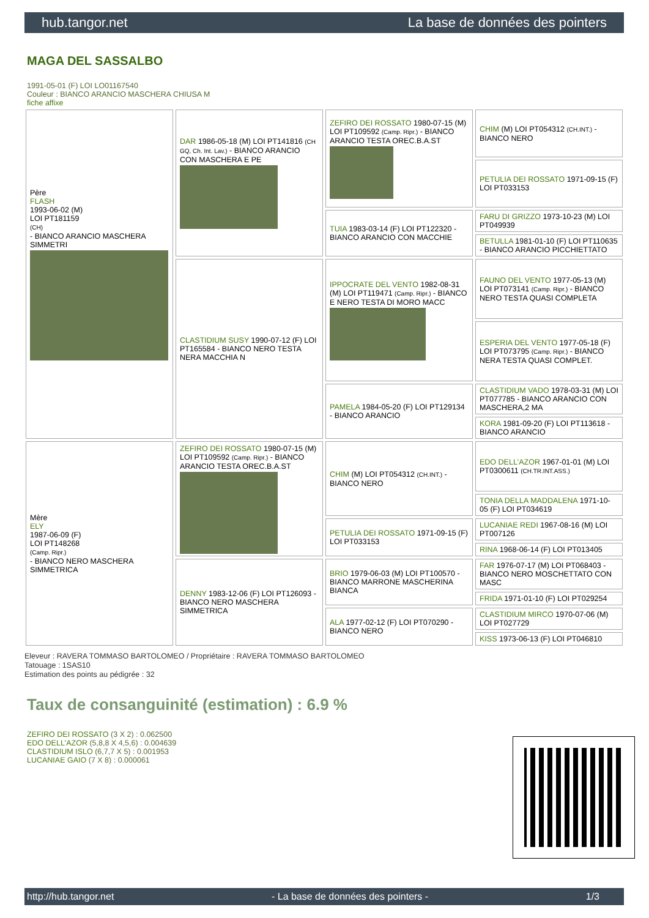hub.tangor.net La base de données des pointers
MAGA DEL SASSALBO
1991-05-01 (F) LOI LO01167540
Couleur : BIANCO ARANCIO MASCHERA CHIUSA M
fiche affixe
| Père FLASH 1993-06-02 (M) LOI PT181159 (CH) - BIANCO ARANCIO MASCHERA SIMMETRI | DAR 1986-05-18 (M) LOI PT141816 (CH GQ, Ch. Int. Lav.) - BIANCO ARANCIO CON MASCHERA E PE | ZEFIRO DEI ROSSATO 1980-07-15 (M) LOI PT109592 (Camp. Ripr.) - BIANCO ARANCIO TESTA OREC.B.A.ST | CHIM (M) LOI PT054312 (CH.INT.) - BIANCO NERO |
| | | | PETULIA DEI ROSSATO 1971-09-15 (F) LOI PT033153 |
| | | TUIA 1983-03-14 (F) LOI PT122320 - BIANCO ARANCIO CON MACCHIE | FARU DI GRIZZO 1973-10-23 (M) LOI PT049939 |
| | | | BETULLA 1981-01-10 (F) LOI PT110635 - BIANCO ARANCIO PICCHIETTATO |
| | CLASTIDIUM SUSY 1990-07-12 (F) LOI PT165584 - BIANCO NERO TESTA NERA MACCHIA N | IPPOCRATE DEL VENTO 1982-08-31 (M) LOI PT119471 (Camp. Ripr.) - BIANCO E NERO TESTA DI MORO MACC | FAUNO DEL VENTO 1977-05-13 (M) LOI PT073141 (Camp. Ripr.) - BIANCO NERO TESTA QUASI COMPLETA |
| | | | ESPERIA DEL VENTO 1977-05-18 (F) LOI PT073795 (Camp. Ripr.) - BIANCO NERA TESTA QUASI COMPLET. |
| | | PAMELA 1984-05-20 (F) LOI PT129134 - BIANCO ARANCIO | CLASTIDIUM VADO 1978-03-31 (M) LOI PT077785 - BIANCO ARANCIO CON MASCHERA,2 MA |
| | | | KORA 1981-09-20 (F) LOI PT113618 - BIANCO ARANCIO |
| Mère ELY 1987-06-09 (F) LOI PT148268 (Camp. Ripr.) - BIANCO NERO MASCHERA SIMMETRICA | ZEFIRO DEI ROSSATO 1980-07-15 (M) LOI PT109592 (Camp. Ripr.) - BIANCO ARANCIO TESTA OREC.B.A.ST | CHIM (M) LOI PT054312 (CH.INT.) - BIANCO NERO | EDO DELL'AZOR 1967-01-01 (M) LOI PT0300611 (CH.TR.INT.ASS.) |
| | | | TONIA DELLA MADDALENA 1971-10-05 (F) LOI PT034619 |
| | | PETULIA DEI ROSSATO 1971-09-15 (F) LOI PT033153 | LUCANIAE REDI 1967-08-16 (M) LOI PT007126 |
| | | | RINA 1968-06-14 (F) LOI PT013405 |
| | DENNY 1983-12-06 (F) LOI PT126093 - BIANCO NERO MASCHERA SIMMETRICA | BRIO 1979-06-03 (M) LOI PT100570 - BIANCO MARRONE MASCHERINA BIANCA | FAR 1976-07-17 (M) LOI PT068403 - BIANCO NERO MOSCHETTATO CON MASC |
| | | | FRIDA 1971-01-10 (F) LOI PT029254 |
| | | ALA 1977-02-12 (F) LOI PT070290 - BIANCO NERO | CLASTIDIUM MIRCO 1970-07-06 (M) LOI PT027729 |
| | | | KISS 1973-06-13 (F) LOI PT046810 |
Eleveur : RAVERA TOMMASO BARTOLOMEO / Propriétaire : RAVERA TOMMASO BARTOLOMEO
Tatouage : 1SAS10
Estimation des points au pédigrée : 32
Taux de consanguinité (estimation) : 6.9 %
ZEFIRO DEI ROSSATO (3 X 2) : 0.062500
EDO DELL'AZOR (5,8,8 X 4,5,6) : 0.004639
CLASTIDIUM ISLO (6,7,7 X 5) : 0.001953
LUCANIAE GAIO (7 X 8) : 0.000061
http://hub.tangor.net - La base de données des pointers - 1/3